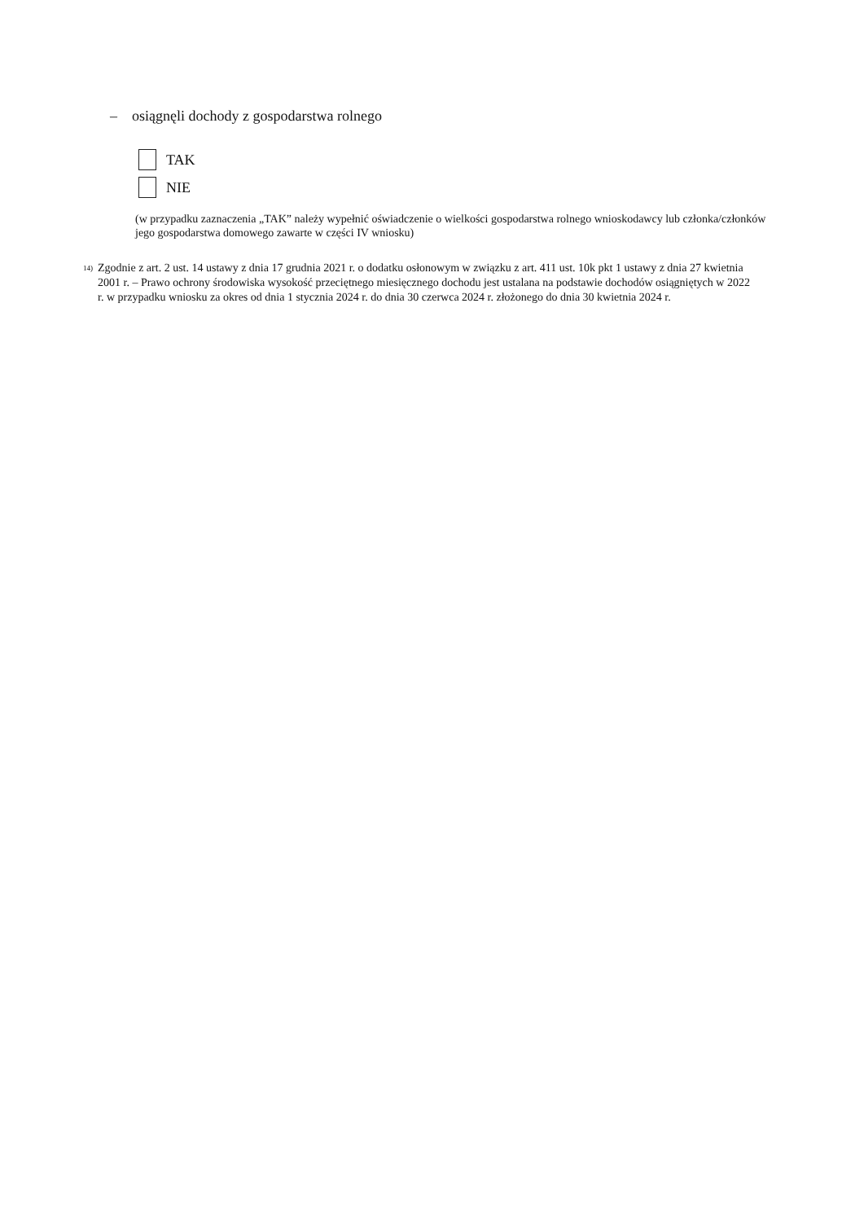– osiągnęli dochody z gospodarstwa rolnego
TAK
NIE
(w przypadku zaznaczenia „TAK” należy wypełnić oświadczenie o wielkości gospodarstwa rolnego wnioskodawcy lub członka/członków jego gospodarstwa domowego zawarte w części IV wniosku)
<sup>14)</sup> Zgodnie z art. 2 ust. 14 ustawy z dnia 17 grudnia 2021 r. o dodatku osłonowym w związku z art. 411 ust. 10k pkt 1 ustawy z dnia 27 kwietnia 2001 r. – Prawo ochrony środowiska wysokość przeciętnego miesięcznego dochodu jest ustalana na podstawie dochodów osiągniętych w 2022 r. w przypadku wniosku za okres od dnia 1 stycznia 2024 r. do dnia 30 czerwca 2024 r. złożonego do dnia 30 kwietnia 2024 r.